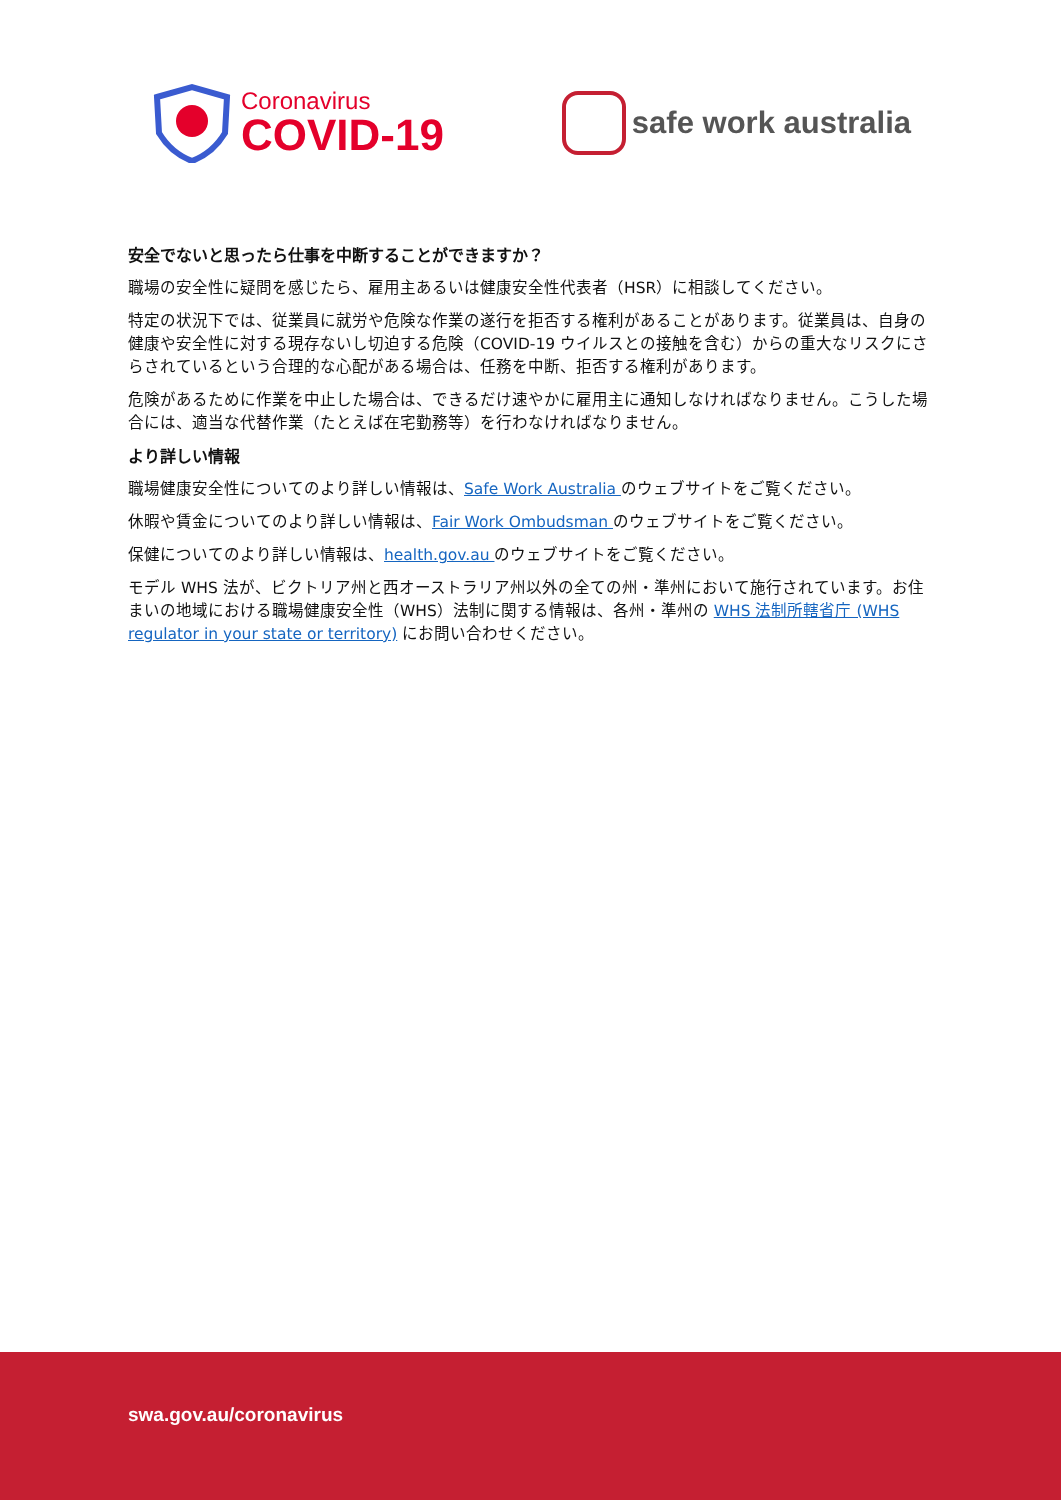Coronavirus
COVID-19
safe work australia
安全でないと思ったら仕事を中断することができますか？
職場の安全性に疑問を感じたら、雇用主あるいは健康安全性代表者（HSR）に相談してください。
特定の状況下では、従業員に就労や危険な作業の遂行を拒否する権利があることがあります。従業員は、自身の健康や安全性に対する現存ないし切迫する危険（COVID-19 ウイルスとの接触を含む）からの重大なリスクにさらされているという合理的な心配がある場合は、任務を中断、拒否する権利があります。
危険があるために作業を中止した場合は、できるだけ速やかに雇用主に通知しなければなりません。こうした場合には、適当な代替作業（たとえば在宅勤務等）を行わなければなりません。
より詳しい情報
職場健康安全性についてのより詳しい情報は、Safe Work Australia のウェブサイトをご覧ください。
休暇や賃金についてのより詳しい情報は、Fair Work Ombudsman のウェブサイトをご覧ください。
保健についてのより詳しい情報は、health.gov.au のウェブサイトをご覧ください。
モデル WHS 法が、ビクトリア州と西オーストラリア州以外の全ての州・準州において施行されています。お住まいの地域における職場健康安全性（WHS）法制に関する情報は、各州・準州の WHS 法制所轄省庁 (WHS regulator in your state or territory) にお問い合わせください。
swa.gov.au/coronavirus